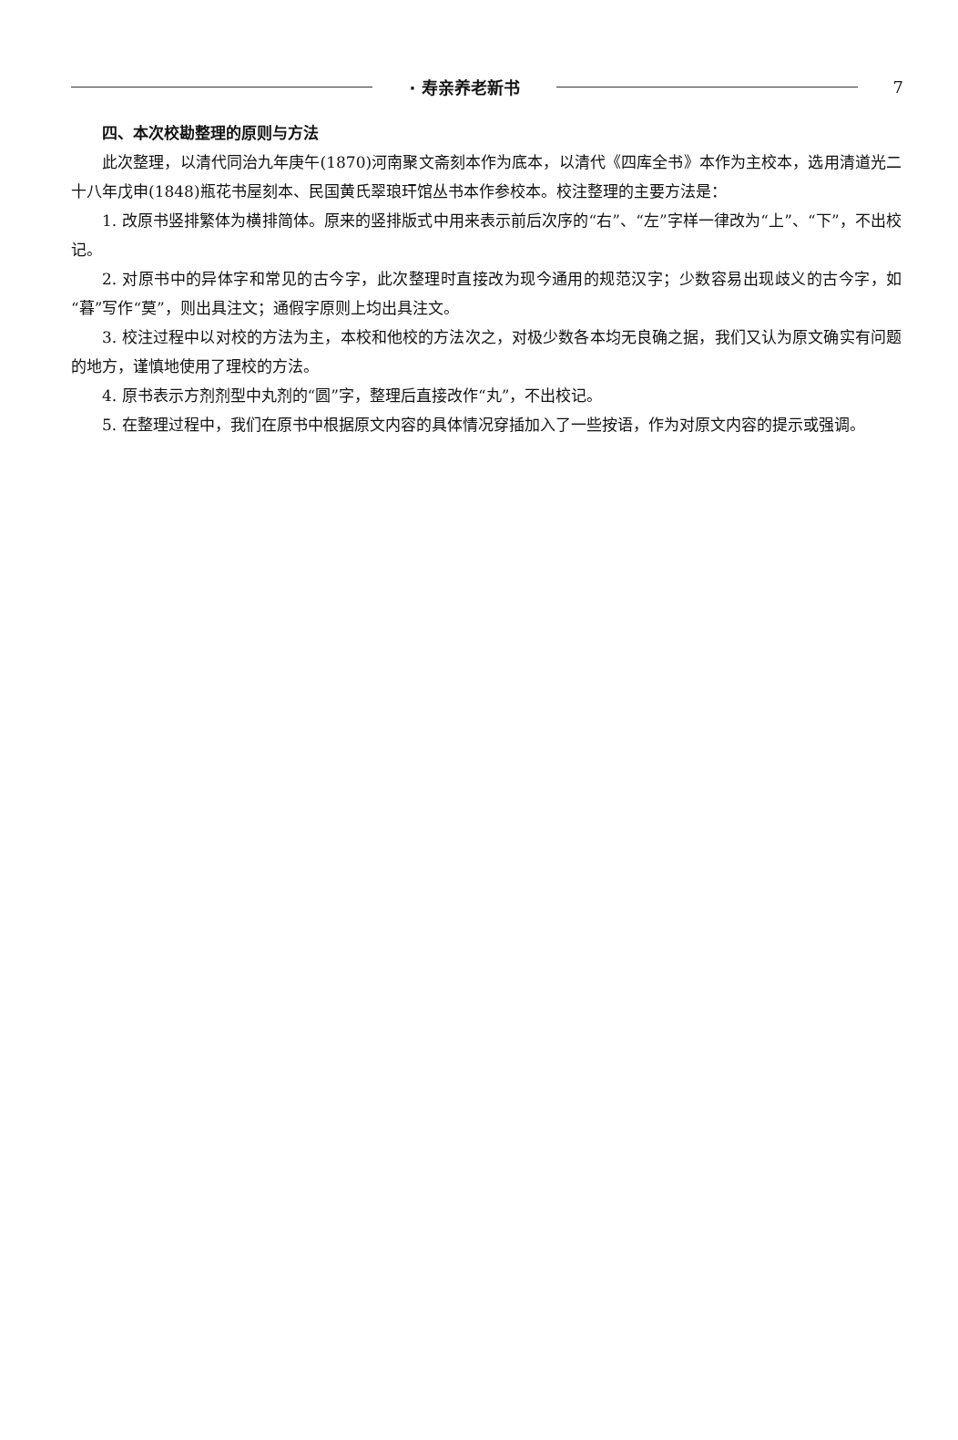· 寿亲养老新书 7
四、本次校勘整理的原则与方法
此次整理，以清代同治九年庚午(1870)河南聚文斋刻本作为底本，以清代《四库全书》本作为主校本，选用清道光二十八年戊申(1848)瓶花书屋刻本、民国黄氏翠琅玕馆丛书本作参校本。校注整理的主要方法是：
1. 改原书竖排繁体为横排简体。原来的竖排版式中用来表示前后次序的“右”、“左”字样一律改为“上”、“下”，不出校记。
2. 对原书中的异体字和常见的古今字，此次整理时直接改为现今通用的规范汉字；少数容易出现歧义的古今字，如“暮”写作“莫”，则出具注文；通假字原则上均出具注文。
3. 校注过程中以对校的方法为主，本校和他校的方法次之，对极少数各本均无良确之据，我们又认为原文确实有问题的地方，谨慎地使用了理校的方法。
4. 原书表示方剂剂型中丸剂的“圆”字，整理后直接改作“丸”，不出校记。
5. 在整理过程中，我们在原书中根据原文内容的具体情况穿插加入了一些按语，作为对原文内容的提示或强调。